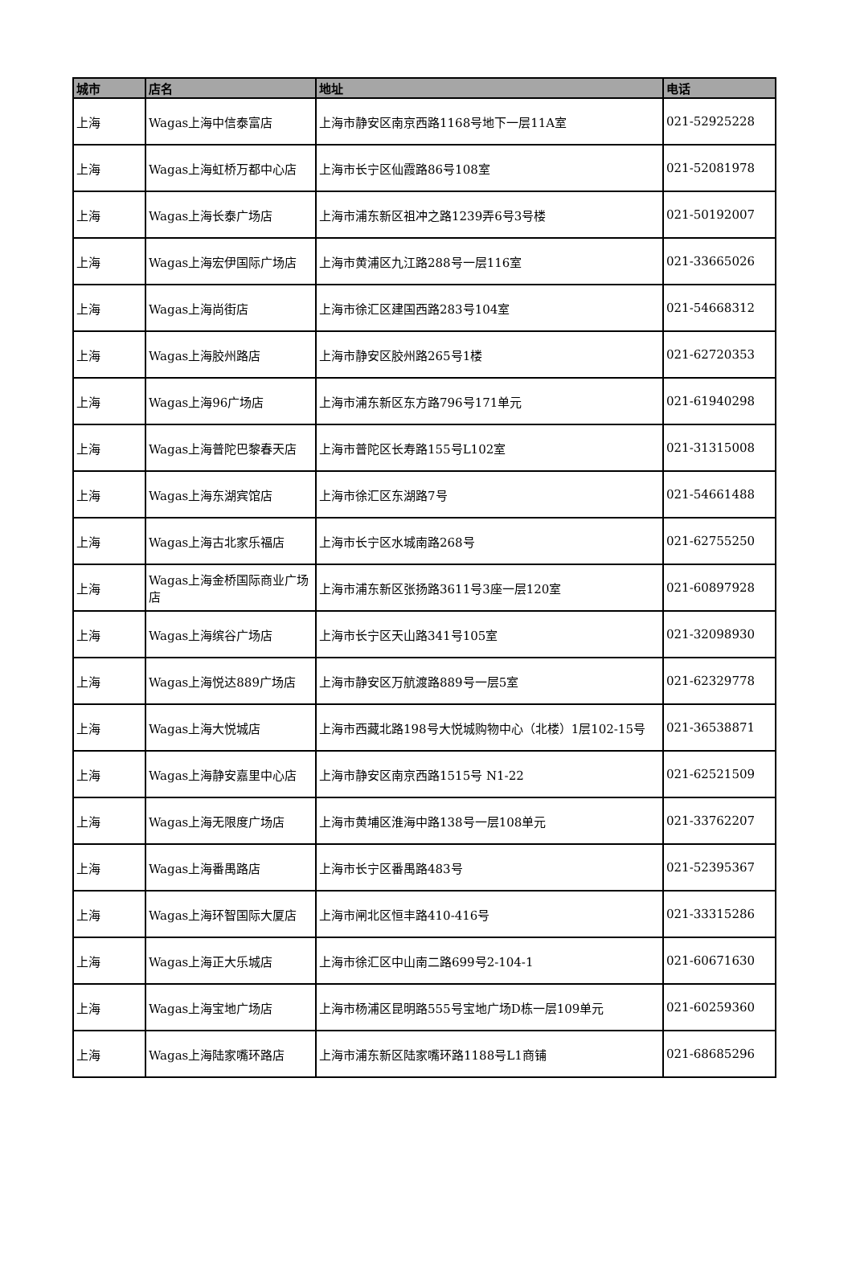| 城市 | 店名 | 地址 | 电话 |
| --- | --- | --- | --- |
| 上海 | Wagas上海中信泰富店 | 上海市静安区南京西路1168号地下一层11A室 | 021-52925228 |
| 上海 | Wagas上海虹桥万都中心店 | 上海市长宁区仙霞路86号108室 | 021-52081978 |
| 上海 | Wagas上海长泰广场店 | 上海市浦东新区祖冲之路1239弄6号3号楼 | 021-50192007 |
| 上海 | Wagas上海宏伊国际广场店 | 上海市黄浦区九江路288号一层116室 | 021-33665026 |
| 上海 | Wagas上海尚街店 | 上海市徐汇区建国西路283号104室 | 021-54668312 |
| 上海 | Wagas上海胶州路店 | 上海市静安区胶州路265号1楼 | 021-62720353 |
| 上海 | Wagas上海96广场店 | 上海市浦东新区东方路796号171单元 | 021-61940298 |
| 上海 | Wagas上海普陀巴黎春天店 | 上海市普陀区长寿路155号L102室 | 021-31315008 |
| 上海 | Wagas上海东湖宾馆店 | 上海市徐汇区东湖路7号 | 021-54661488 |
| 上海 | Wagas上海古北家乐福店 | 上海市长宁区水城南路268号 | 021-62755250 |
| 上海 | Wagas上海金桥国际商业广场店 | 上海市浦东新区张扬路3611号3座一层120室 | 021-60897928 |
| 上海 | Wagas上海缤谷广场店 | 上海市长宁区天山路341号105室 | 021-32098930 |
| 上海 | Wagas上海悦达889广场店 | 上海市静安区万航渡路889号一层5室 | 021-62329778 |
| 上海 | Wagas上海大悦城店 | 上海市西藏北路198号大悦城购物中心（北楼）1层102-15号 | 021-36538871 |
| 上海 | Wagas上海静安嘉里中心店 | 上海市静安区南京西路1515号 N1-22 | 021-62521509 |
| 上海 | Wagas上海无限度广场店 | 上海市黄埔区淮海中路138号一层108单元 | 021-33762207 |
| 上海 | Wagas上海番禺路店 | 上海市长宁区番禺路483号 | 021-52395367 |
| 上海 | Wagas上海环智国际大厦店 | 上海市闸北区恒丰路410-416号 | 021-33315286 |
| 上海 | Wagas上海正大乐城店 | 上海市徐汇区中山南二路699号2-104-1 | 021-60671630 |
| 上海 | Wagas上海宝地广场店 | 上海市杨浦区昆明路555号宝地广场D栋一层109单元 | 021-60259360 |
| 上海 | Wagas上海陆家嘴环路店 | 上海市浦东新区陆家嘴环路1188号L1商铺 | 021-68685296 |